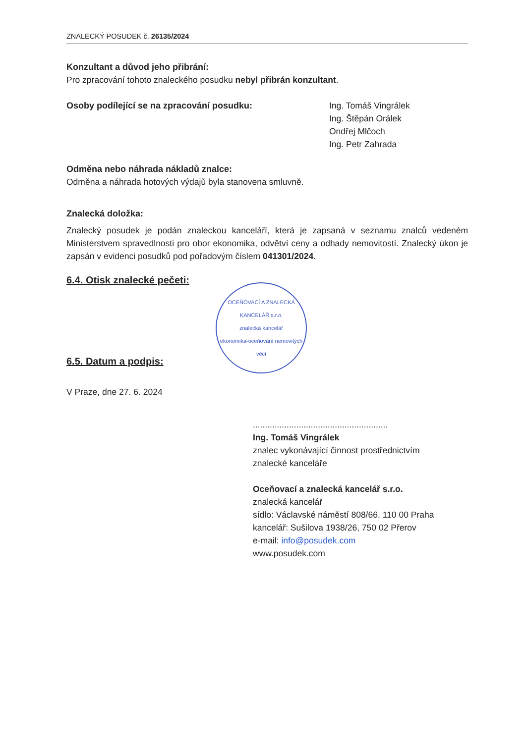ZNALECKÝ POSUDEK č. 26135/2024
Konzultant a důvod jeho přibrání:
Pro zpracování tohoto znaleckého posudku nebyl přibrán konzultant.
Osoby podílející se na zpracování posudku: Ing. Tomáš Vingrálek
Ing. Štěpán Orálek
Ondřej Mlčoch
Ing. Petr Zahrada
Odměna nebo náhrada nákladů znalce:
Odměna a náhrada hotových výdajů byla stanovena smluvně.
Znalecká doložka:
Znalecký posudek je podán znaleckou kanceláří, která je zapsaná v seznamu znalců vedeném Ministerstvem spravedlnosti pro obor ekonomika, odvětví ceny a odhady nemovitostí. Znalecký úkon je zapsán v evidenci posudků pod pořadovým číslem 041301/2024.
6.4. Otisk znalecké pečeti:
6.5. Datum a podpis:
V Praze, dne 27. 6. 2024
........................................................
Ing. Tomáš Vingrálek
znalec vykonávající činnost prostřednictvím
znalecké kanceláře
Oceňovací a znalecká kancelář s.r.o.
znalecká kancelář
sídlo: Václavské náměstí 808/66, 110 00 Praha
kancelář: Sušilova 1938/26, 750 02 Přerov
e-mail: info@posudek.com
www.posudek.com
OCEŇOVACÍ A ZNALECKÁ KANCELÁŘ s.r.o.
znalecká kancelář
ekonomika-oceňování nemovitých věcí